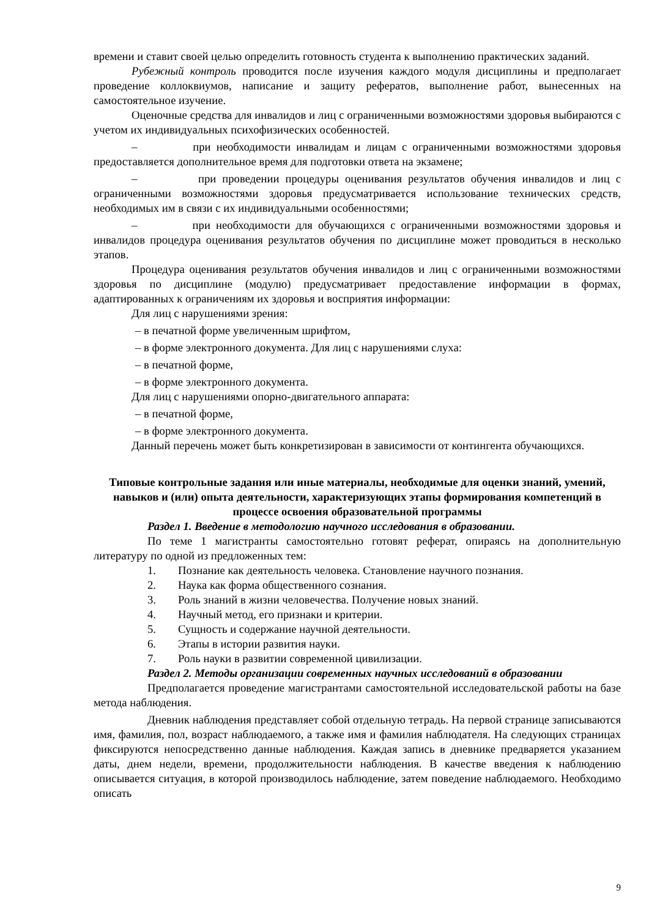времени и ставит своей целью определить готовность студента к выполнению практических заданий.
Рубежный контроль проводится после изучения каждого модуля дисциплины и предполагает проведение коллоквиумов, написание и защиту рефератов, выполнение работ, вынесенных на самостоятельное изучение.
Оценочные средства для инвалидов и лиц с ограниченными возможностями здоровья выбираются с учетом их индивидуальных психофизических особенностей.
– при необходимости инвалидам и лицам с ограниченными возможностями здоровья предоставляется дополнительное время для подготовки ответа на экзамене;
– при проведении процедуры оценивания результатов обучения инвалидов и лиц с ограниченными возможностями здоровья предусматривается использование технических средств, необходимых им в связи с их индивидуальными особенностями;
– при необходимости для обучающихся с ограниченными возможностями здоровья и инвалидов процедура оценивания результатов обучения по дисциплине может проводиться в несколько этапов.
Процедура оценивания результатов обучения инвалидов и лиц с ограниченными возможностями здоровья по дисциплине (модулю) предусматривает предоставление информации в формах, адаптированных к ограничениям их здоровья и восприятия информации:
Для лиц с нарушениями зрения:
– в печатной форме увеличенным шрифтом,
– в форме электронного документа. Для лиц с нарушениями слуха:
– в печатной форме,
– в форме электронного документа.
Для лиц с нарушениями опорно-двигательного аппарата:
– в печатной форме,
– в форме электронного документа.
Данный перечень может быть конкретизирован в зависимости от контингента обучающихся.
Типовые контрольные задания или иные материалы, необходимые для оценки знаний, умений, навыков и (или) опыта деятельности, характеризующих этапы формирования компетенций в процессе освоения образовательной программы
Раздел 1. Введение в методологию научного исследования в образовании.
По теме 1 магистранты самостоятельно готовят реферат, опираясь на дополнительную литературу по одной из предложенных тем:
1. Познание как деятельность человека. Становление научного познания.
2. Наука как форма общественного сознания.
3. Роль знаний в жизни человечества. Получение новых знаний.
4. Научный метод, его признаки и критерии.
5. Сущность и содержание научной деятельности.
6. Этапы в истории развития науки.
7. Роль науки в развитии современной цивилизации.
Раздел 2. Методы организации современных научных исследований в образовании
Предполагается проведение магистрантами самостоятельной исследовательской работы на базе метода наблюдения.
Дневник наблюдения представляет собой отдельную тетрадь. На первой странице записываются имя, фамилия, пол, возраст наблюдаемого, а также имя и фамилия наблюдателя. На следующих страницах фиксируются непосредственно данные наблюдения. Каждая запись в дневнике предваряется указанием даты, днем недели, времени, продолжительности наблюдения. В качестве введения к наблюдению описывается ситуация, в которой производилось наблюдение, затем поведение наблюдаемого. Необходимо описать
9